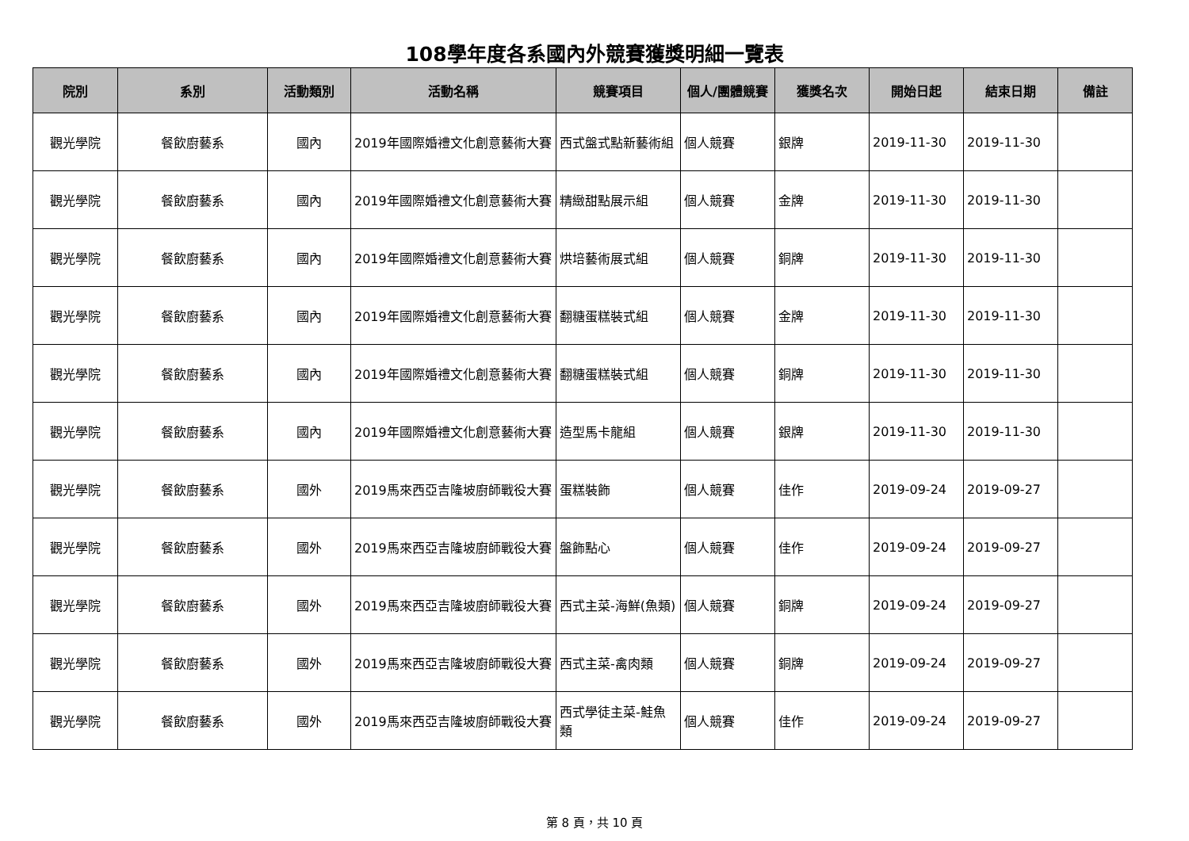108學年度各系國內外競賽獲獎明細一覽表
| 院別 | 系別 | 活動類別 | 活動名稱 | 競賽項目 | 個人/團體競賽 | 獲獎名次 | 開始日起 | 結束日期 | 備註 |
| --- | --- | --- | --- | --- | --- | --- | --- | --- | --- |
| 觀光學院 | 餐飲廚藝系 | 國內 | 2019年國際婚禮文化創意藝術大賽 | 西式盤式點新藝術組 | 個人競賽 | 銀牌 | 2019-11-30 | 2019-11-30 | |
| 觀光學院 | 餐飲廚藝系 | 國內 | 2019年國際婚禮文化創意藝術大賽 | 精緻甜點展示組 | 個人競賽 | 金牌 | 2019-11-30 | 2019-11-30 | |
| 觀光學院 | 餐飲廚藝系 | 國內 | 2019年國際婚禮文化創意藝術大賽 | 烘培藝術展式組 | 個人競賽 | 銅牌 | 2019-11-30 | 2019-11-30 | |
| 觀光學院 | 餐飲廚藝系 | 國內 | 2019年國際婚禮文化創意藝術大賽 | 翻糖蛋糕裝式組 | 個人競賽 | 金牌 | 2019-11-30 | 2019-11-30 | |
| 觀光學院 | 餐飲廚藝系 | 國內 | 2019年國際婚禮文化創意藝術大賽 | 翻糖蛋糕裝式組 | 個人競賽 | 銅牌 | 2019-11-30 | 2019-11-30 | |
| 觀光學院 | 餐飲廚藝系 | 國內 | 2019年國際婚禮文化創意藝術大賽 | 造型馬卡龍組 | 個人競賽 | 銀牌 | 2019-11-30 | 2019-11-30 | |
| 觀光學院 | 餐飲廚藝系 | 國外 | 2019馬來西亞吉隆坡廚師戰役大賽 | 蛋糕裝飾 | 個人競賽 | 佳作 | 2019-09-24 | 2019-09-27 | |
| 觀光學院 | 餐飲廚藝系 | 國外 | 2019馬來西亞吉隆坡廚師戰役大賽 | 盤飾點心 | 個人競賽 | 佳作 | 2019-09-24 | 2019-09-27 | |
| 觀光學院 | 餐飲廚藝系 | 國外 | 2019馬來西亞吉隆坡廚師戰役大賽 | 西式主菜-海鮮(魚類) | 個人競賽 | 銅牌 | 2019-09-24 | 2019-09-27 | |
| 觀光學院 | 餐飲廚藝系 | 國外 | 2019馬來西亞吉隆坡廚師戰役大賽 | 西式主菜-禽肉類 | 個人競賽 | 銅牌 | 2019-09-24 | 2019-09-27 | |
| 觀光學院 | 餐飲廚藝系 | 國外 | 2019馬來西亞吉隆坡廚師戰役大賽 | 西式學徒主菜-鮭魚類 | 個人競賽 | 佳作 | 2019-09-24 | 2019-09-27 | |
第 8 頁，共 10 頁